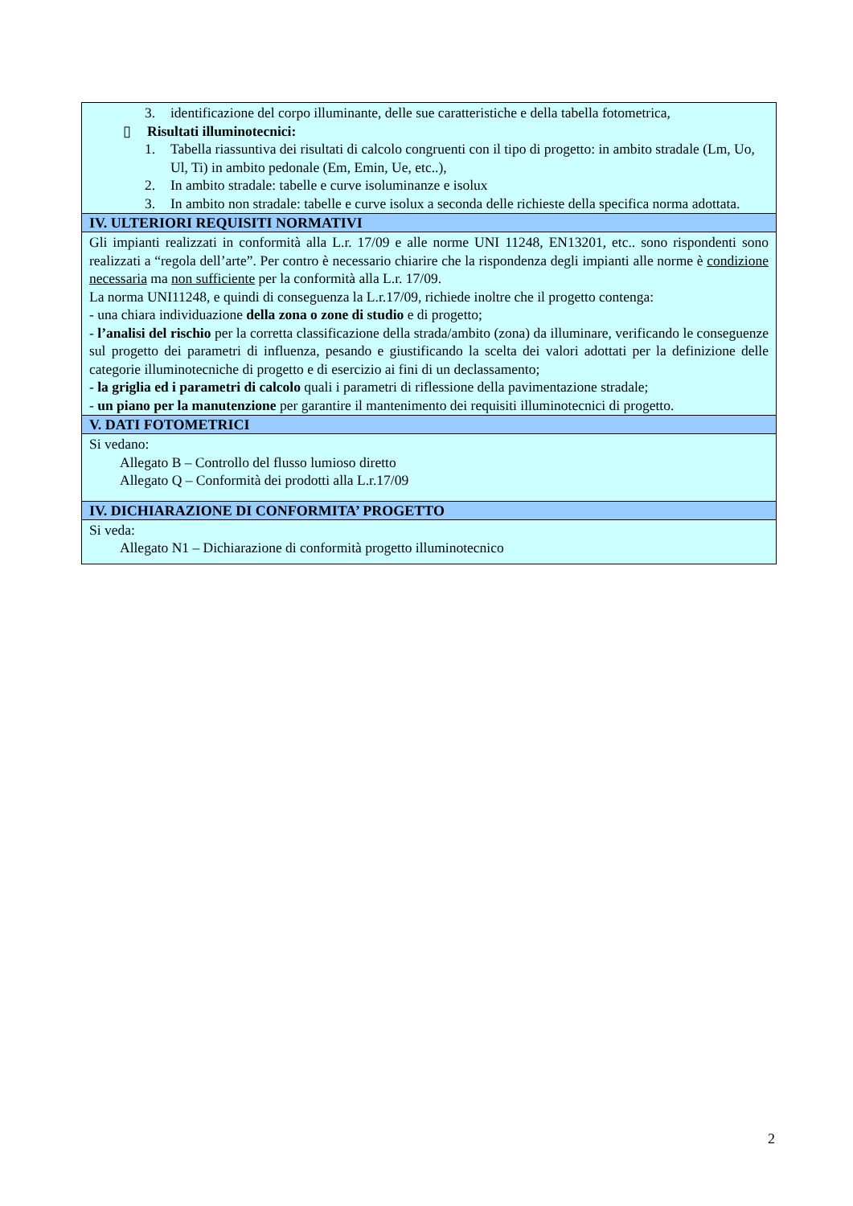| 3. identificazione del corpo illuminante, delle sue caratteristiche e della tabella fotometrica, ▯ Risultati illuminotecnici: 1. Tabella riassuntiva dei risultati di calcolo congruenti con il tipo di progetto: in ambito stradale (Lm, Uo, Ul, Ti) in ambito pedonale (Em, Emin, Ue, etc..), 2. In ambito stradale: tabelle e curve isoluminanze e isolux 3. In ambito non stradale: tabelle e curve isolux a seconda delle richieste della specifica norma adottata. |
| IV. ULTERIORI REQUISITI NORMATIVI |
| Gli impianti realizzati in conformità alla L.r. 17/09 e alle norme UNI 11248, EN13201, etc.. sono rispondenti sono realizzati a “regola dell’arte”. Per contro è necessario chiarire che la rispondenza degli impianti alle norme è condizione necessaria ma non sufficiente per la conformità alla L.r. 17/09. La norma UNI11248, e quindi di conseguenza la L.r.17/09, richiede inoltre che il progetto contenga: - una chiara individuazione della zona o zone di studio e di progetto; - l’analisi del rischio per la corretta classificazione della strada/ambito (zona) da illuminare, verificando le conseguenze sul progetto dei parametri di influenza, pesando e giustificando la scelta dei valori adottati per la definizione delle categorie illuminotecniche di progetto e di esercizio ai fini di un declassamento; - la griglia ed i parametri di calcolo quali i parametri di riflessione della pavimentazione stradale; - un piano per la manutenzione per garantire il mantenimento dei requisiti illuminotecnici di progetto. |
| V. DATI FOTOMETRICI |
| Si vedano: Allegato B – Controllo del flusso lumioso diretto Allegato Q – Conformità dei prodotti alla L.r.17/09 |
| IV. DICHIARAZIONE DI CONFORMITA’ PROGETTO |
| Si veda: Allegato N1 – Dichiarazione di conformità progetto illuminotecnico |
2